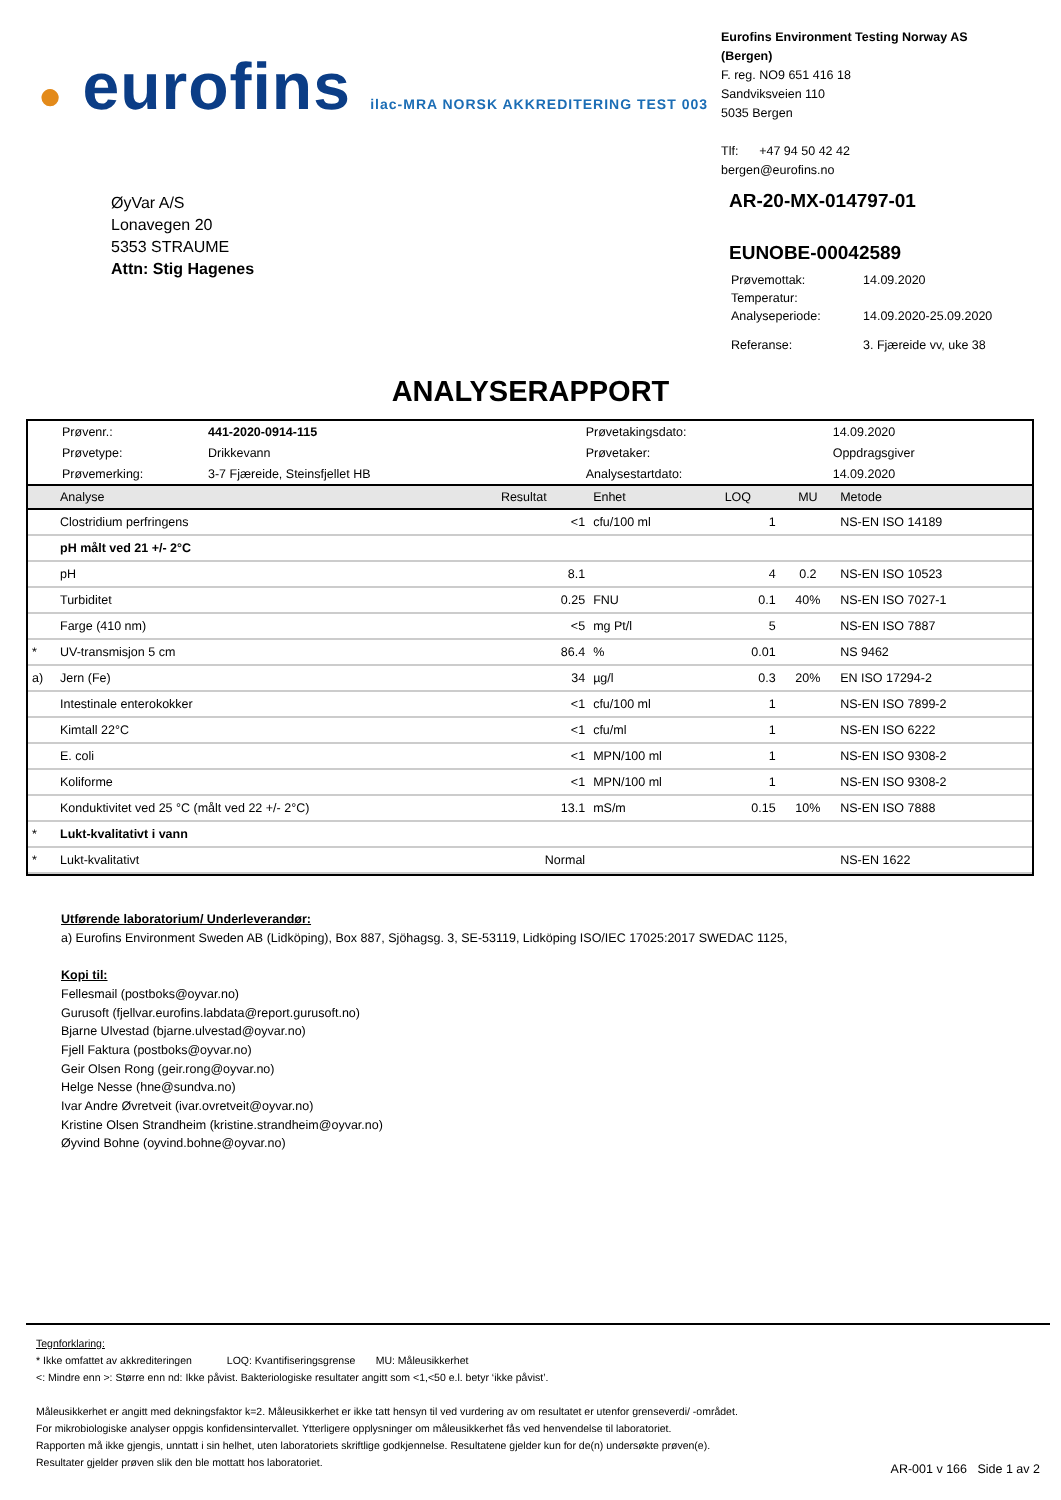● eurofins ilac-MRA NORSK AKKREDITERING TEST 003
Eurofins Environment Testing Norway AS (Bergen)
F. reg. NO9 651 416 18
Sandviksveien 110
5035 Bergen
Tlf: +47 94 50 42 42
bergen@eurofins.no
ØyVar A/S
Lonavegen 20
5353 STRAUME
Attn: Stig Hagenes
AR-20-MX-014797-01
EUNOBE-00042589
| Prøvemottak: | 14.09.2020 |
| Temperatur: | |
| Analyseperiode: | 14.09.2020-25.09.2020 |
| Referanse: | 3. Fjæreide vv, uke 38 |
ANALYSERAPPORT
| Prøvenr.: | 441-2020-0914-115 | Prøvetakingsdato: | 14.09.2020 |
| Prøvetype: | Drikkevann | Prøvetaker: | Oppdragsgiver |
| Prøvemerking: | 3-7 Fjæreide, Steinsfjellet HB | Analysestartdato: | 14.09.2020 |
| | Analyse | Resultat | Enhet | LOQ | MU | Metode |
| --- | --- | --- | --- | --- | --- | --- |
| | Clostridium perfringens | <1 | cfu/100 ml | 1 | | NS-EN ISO 14189 |
| | pH målt ved 21 +/- 2°C | | | | | |
| | pH | 8.1 | | 4 | 0.2 | NS-EN ISO 10523 |
| | Turbiditet | 0.25 | FNU | 0.1 | 40% | NS-EN ISO 7027-1 |
| | Farge (410 nm) | <5 | mg Pt/l | 5 | | NS-EN ISO 7887 |
| * | UV-transmisjon 5 cm | 86.4 | % | 0.01 | | NS 9462 |
| a) | Jern (Fe) | 34 | µg/l | 0.3 | 20% | EN ISO 17294-2 |
| | Intestinale enterokokker | <1 | cfu/100 ml | 1 | | NS-EN ISO 7899-2 |
| | Kimtall 22°C | <1 | cfu/ml | 1 | | NS-EN ISO 6222 |
| | E. coli | <1 | MPN/100 ml | 1 | | NS-EN ISO 9308-2 |
| | Koliforme | <1 | MPN/100 ml | 1 | | NS-EN ISO 9308-2 |
| | Konduktivitet ved 25 °C (målt ved 22 +/- 2°C) | 13.1 | mS/m | 0.15 | 10% | NS-EN ISO 7888 |
| * | Lukt-kvalitativt i vann | | | | | |
| * | Lukt-kvalitativt | Normal | | | | NS-EN 1622 |
Utførende laboratorium/ Underleverandør:
a) Eurofins Environment Sweden AB (Lidköping), Box 887, Sjöhagsg. 3, SE-53119, Lidköping ISO/IEC 17025:2017 SWEDAC 1125,
Kopi til:
Fellesmail (postboks@oyvar.no)
Gurusoft (fjellvar.eurofins.labdata@report.gurusoft.no)
Bjarne Ulvestad (bjarne.ulvestad@oyvar.no)
Fjell Faktura (postboks@oyvar.no)
Geir Olsen Rong (geir.rong@oyvar.no)
Helge Nesse (hne@sundva.no)
Ivar Andre Øvretveit (ivar.ovretveit@oyvar.no)
Kristine Olsen Strandheim (kristine.strandheim@oyvar.no)
Øyvind Bohne (oyvind.bohne@oyvar.no)
Tegnforklaring:
* Ikke omfattet av akkrediteringen LOQ: Kvantifiseringsgrense MU: Måleusikkerhet
<: Mindre enn >: Større enn nd: Ikke påvist. Bakteriologiske resultater angitt som <1,<50 e.l. betyr ‘ikke påvist’.
Måleusikkerhet er angitt med dekningsfaktor k=2. Måleusikkerhet er ikke tatt hensyn til ved vurdering av om resultatet er utenfor grenseverdi/ -området.
For mikrobiologiske analyser oppgis konfidensintervallet. Ytterligere opplysninger om måleusikkerhet fås ved henvendelse til laboratoriet.
Rapporten må ikke gjengis, unntatt i sin helhet, uten laboratoriets skriftlige godkjennelse. Resultatene gjelder kun for de(n) undersøkte prøven(e).
Resultater gjelder prøven slik den ble mottatt hos laboratoriet.
AR-001 v 166 Side 1 av 2